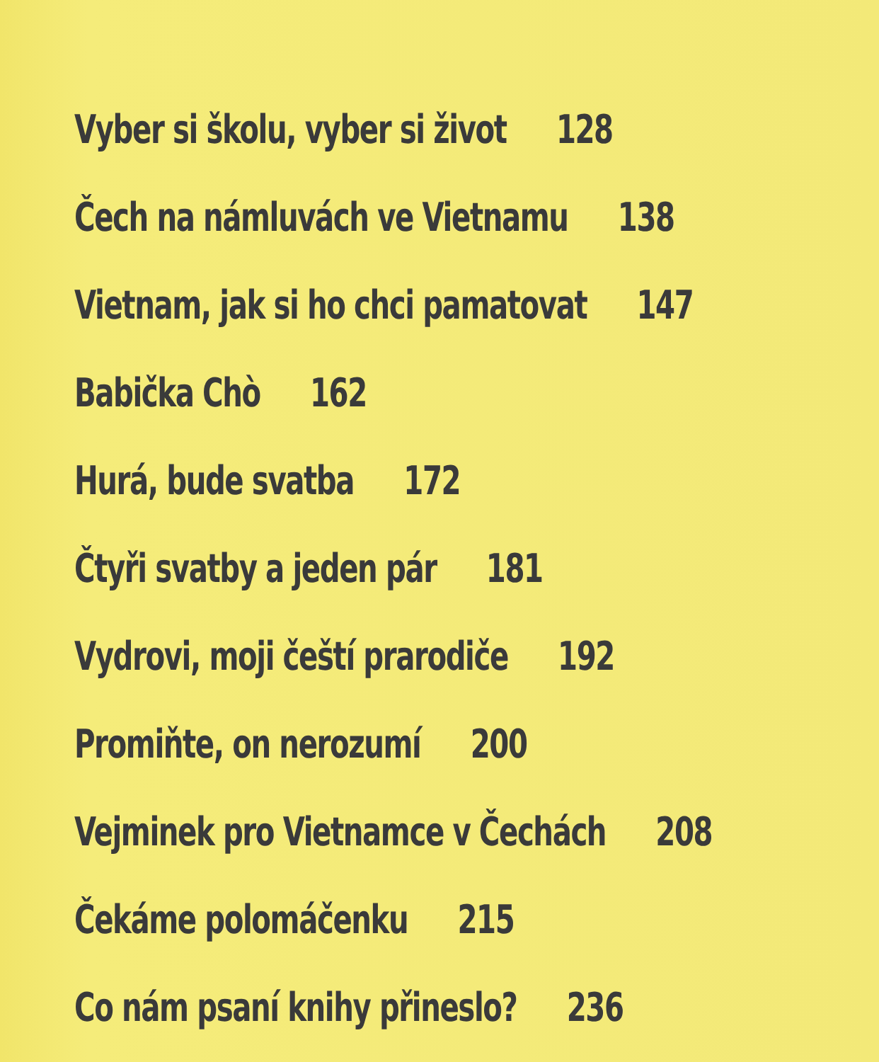Vyber si školu, vyber si život 128
Čech na námluvách ve Vietnamu 138
Vietnam, jak si ho chci pamatovat 147
Babička Chò 162
Hurá, bude svatba 172
Čtyři svatby a jeden pár 181
Vydrovi, moji čeští prarodiče 192
Promiňte, on nerozumí 200
Vejminek pro Vietnamce v Čechách 208
Čekáme polomáčenku 215
Co nám psaní knihy přineslo? 236